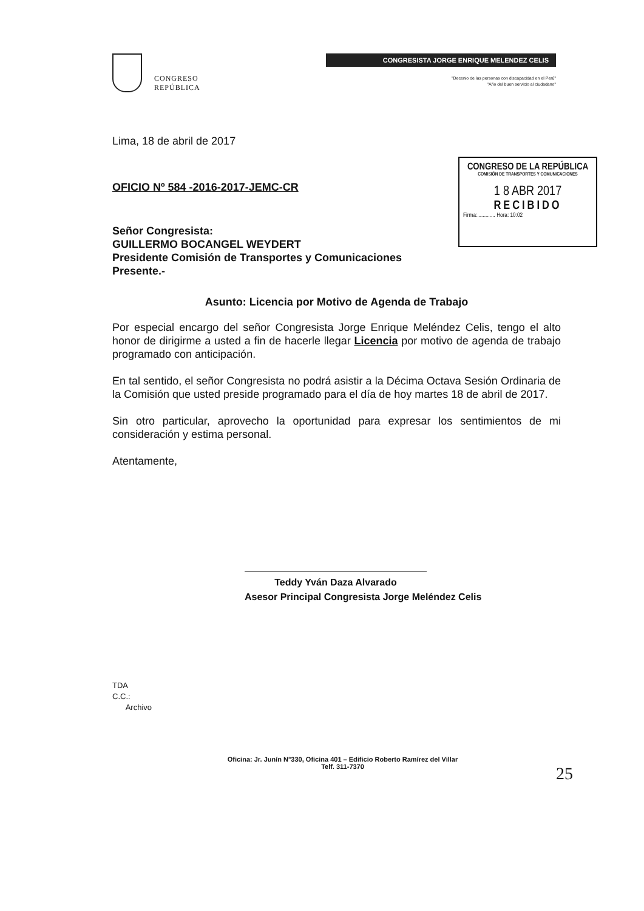CONGRESO
REPÚBLICA
CONGRESISTA JORGE ENRIQUE MELENDEZ CELIS
"Decenio de las personas con discapacidad en el Perú"
"Año del buen servicio al ciudadano"
CONGRESO DE LA REPÚBLICA
COMISIÓN DE TRANSPORTES Y COMUNICACIONES
1 8 ABR 2017
RECIBIDO
Firma:............. Hora: 10:02
Lima, 18 de abril de 2017
OFICIO Nº 584 -2016-2017-JEMC-CR
Señor Congresista:
GUILLERMO BOCANGEL WEYDERT
Presidente Comisión de Transportes y Comunicaciones
Presente.-
Asunto: Licencia por Motivo de Agenda de Trabajo
Por especial encargo del señor Congresista Jorge Enrique Meléndez Celis, tengo el alto honor de dirigirme a usted a fin de hacerle llegar Licencia por motivo de agenda de trabajo programado con anticipación.
En tal sentido, el señor Congresista no podrá asistir a la Décima Octava Sesión Ordinaria de la Comisión que usted preside programado para el día de hoy martes 18 de abril de 2017.
Sin otro particular, aprovecho la oportunidad para expresar los sentimientos de mi consideración y estima personal.
Atentamente,
Teddy Yván Daza Alvarado
Asesor Principal Congresista Jorge Meléndez Celis
TDA
C.C.:
Archivo
Oficina: Jr. Junín N°330, Oficina 401 – Edificio Roberto Ramírez del Villar
Telf. 311-7370
25